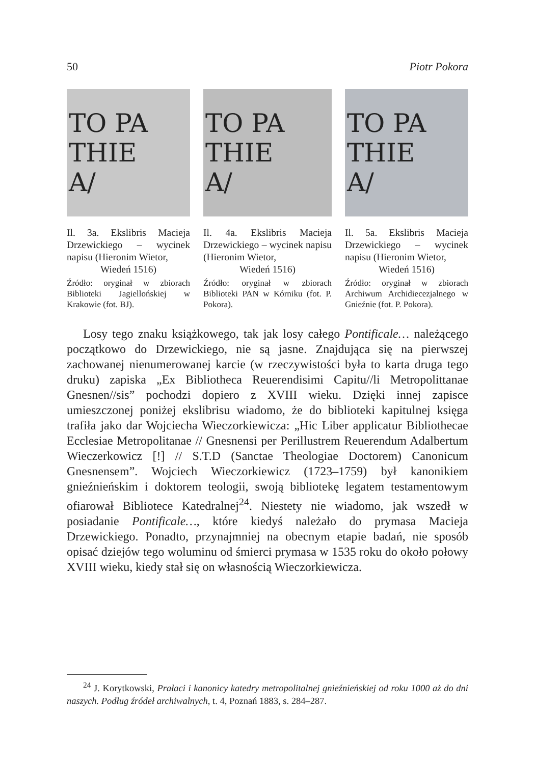50 Piotr Pokora
TO PA
THIE
A/
Il. 3a. Ekslibris Macieja Drzewickiego – wycinek napisu (Hieronim Wietor,
Wiedeń 1516)
Źródło: oryginał w zbiorach Biblioteki Jagiellońskiej w Krakowie (fot. BJ).
TO PA
THIE
A/
Il. 4a. Ekslibris Macieja Drzewickiego – wycinek napisu (Hieronim Wietor,
Wiedeń 1516)
Źródło: oryginał w zbiorach Biblioteki PAN w Kórniku (fot. P. Pokora).
TO PA
THIE
A/
Il. 5a. Ekslibris Macieja Drzewickiego – wycinek napisu (Hieronim Wietor,
Wiedeń 1516)
Źródło: oryginał w zbiorach Archiwum Archidiecezjalnego w Gnieźnie (fot. P. Pokora).
Losy tego znaku książkowego, tak jak losy całego Pontificale… należącego początkowo do Drzewickiego, nie są jasne. Znajdująca się na pierwszej zachowanej nienumerowanej karcie (w rzeczywistości była to karta druga tego druku) zapiska „Ex Bibliotheca Reuerendisimi Capitu//li Metropolittanae Gnesnen//sis” pochodzi dopiero z XVIII wieku. Dzięki innej zapisce umieszczonej poniżej ekslibrisu wiadomo, że do biblioteki kapitulnej księga trafiła jako dar Wojciecha Wieczorkiewicza: „Hic Liber applicatur Bibliothecae Ecclesiae Metropolitanae // Gnesnensi per Perillustrem Reuerendum Adalbertum Wieczerkowicz [!] // S.T.D (Sanctae Theologiae Doctorem) Canonicum Gnesnensem”. Wojciech Wieczorkiewicz (1723–1759) był kanonikiem gnieźnieńskim i doktorem teologii, swoją bibliotekę legatem testamentowym ofiarował Bibliotece Katedralnej<sup>24</sup>. Niestety nie wiadomo, jak wszedł w posiadanie Pontificale…, które kiedyś należało do prymasa Macieja Drzewickiego. Ponadto, przynajmniej na obecnym etapie badań, nie sposób opisać dziejów tego woluminu od śmierci prymasa w 1535 roku do około połowy XVIII wieku, kiedy stał się on własnością Wieczorkiewicza.
<sup>24</sup> J. Korytkowski, Prałaci i kanonicy katedry metropolitalnej gnieźnieńskiej od roku 1000 aż do dni naszych. Podług źródeł archiwalnych, t. 4, Poznań 1883, s. 284–287.